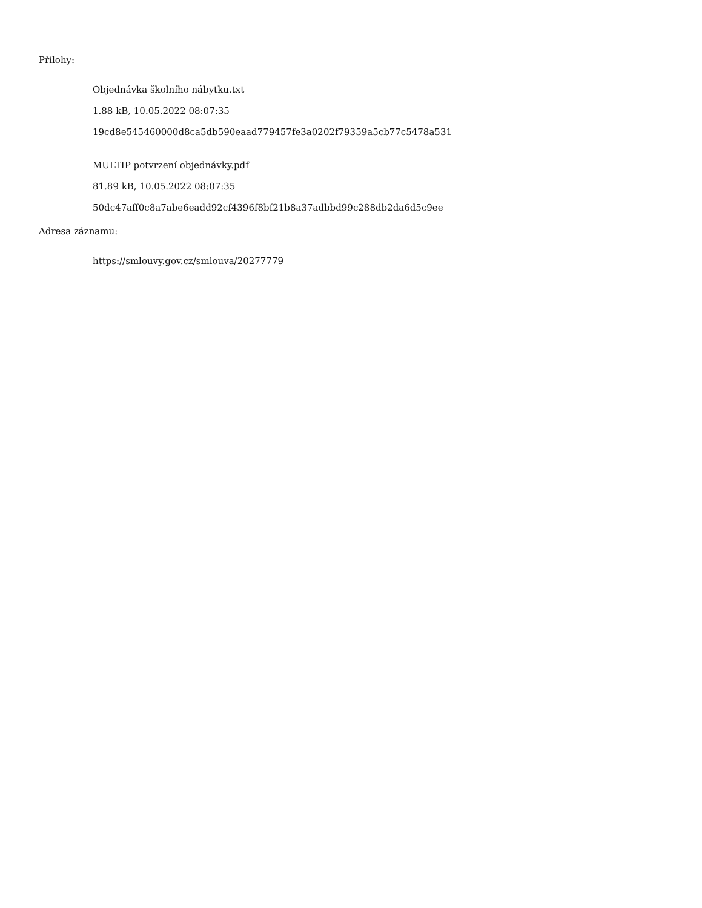Přílohy:
Objednávka školního nábytku.txt
1.88 kB, 10.05.2022 08:07:35
19cd8e545460000d8ca5db590eaad779457fe3a0202f79359a5cb77c5478a531
MULTIP potvrzení objednávky.pdf
81.89 kB, 10.05.2022 08:07:35
50dc47aff0c8a7abe6eadd92cf4396f8bf21b8a37adbbd99c288db2da6d5c9ee
Adresa záznamu:
https://smlouvy.gov.cz/smlouva/20277779